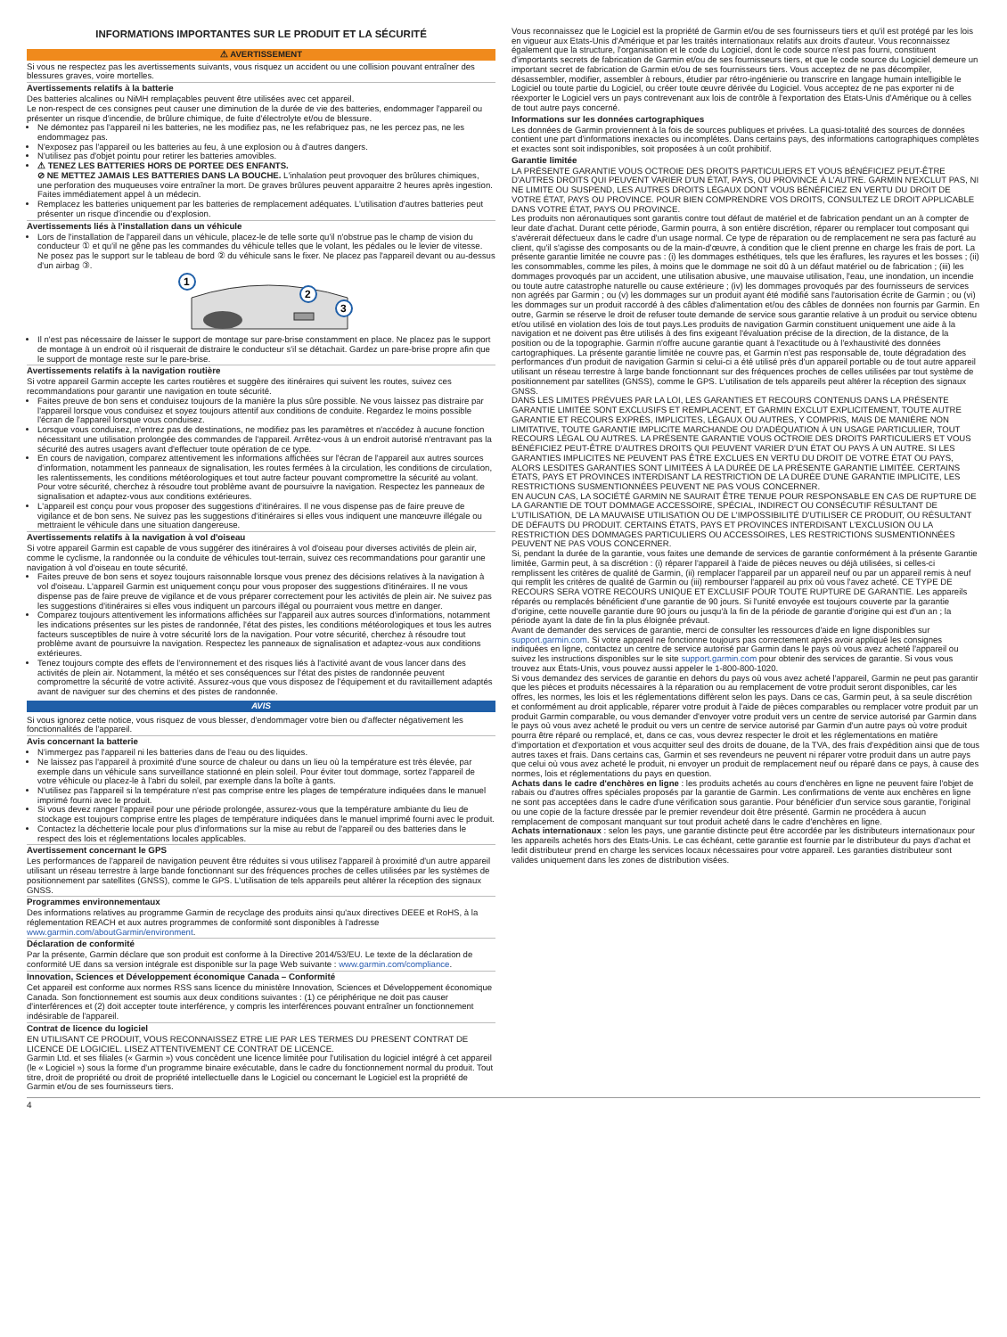INFORMATIONS IMPORTANTES SUR LE PRODUIT ET LA SÉCURITÉ
⚠ AVERTISSEMENT
Si vous ne respectez pas les avertissements suivants, vous risquez un accident ou une collision pouvant entraîner des blessures graves, voire mortelles.
Avertissements relatifs à la batterie
Des batteries alcalines ou NiMH remplaçables peuvent être utilisées avec cet appareil.
Le non-respect de ces consignes peut causer une diminution de la durée de vie des batteries, endommager l'appareil ou présenter un risque d'incendie, de brûlure chimique, de fuite d'électrolyte et/ou de blessure.
Ne démontez pas l'appareil ni les batteries, ne les modifiez pas, ne les refabriquez pas, ne les percez pas, ne les endommagez pas.
N'exposez pas l'appareil ou les batteries au feu, à une explosion ou à d'autres dangers.
N'utilisez pas d'objet pointu pour retirer les batteries amovibles.
⚠ TENEZ LES BATTERIES HORS DE PORTEE DES ENFANTS.
⊘ NE METTEZ JAMAIS LES BATTERIES DANS LA BOUCHE. L'inhalation peut provoquer des brûlures chimiques, une perforation des muqueuses voire entraîner la mort. De graves brûlures peuvent apparaitre 2 heures après ingestion. Faites immédiatement appel à un médecin.
Remplacez les batteries uniquement par les batteries de remplacement adéquates. L'utilisation d'autres batteries peut présenter un risque d'incendie ou d'explosion.
Avertissements liés à l'installation dans un véhicule
Lors de l'installation de l'appareil dans un véhicule, placez-le de telle sorte qu'il n'obstrue pas le champ de vision du conducteur ① et qu'il ne gêne pas les commandes du véhicule telles que le volant, les pédales ou le levier de vitesse. Ne posez pas le support sur le tableau de bord ② du véhicule sans le fixer. Ne placez pas l'appareil devant ou au-dessus d'un airbag ③.
1
2
3
Il n'est pas nécessaire de laisser le support de montage sur pare-brise constamment en place. Ne placez pas le support de montage à un endroit où il risquerait de distraire le conducteur s'il se détachait. Gardez un pare-brise propre afin que le support de montage reste sur le pare-brise.
Avertissements relatifs à la navigation routière
Si votre appareil Garmin accepte les cartes routières et suggère des itinéraires qui suivent les routes, suivez ces recommandations pour garantir une navigation en toute sécurité.
Faites preuve de bon sens et conduisez toujours de la manière la plus sûre possible. Ne vous laissez pas distraire par l'appareil lorsque vous conduisez et soyez toujours attentif aux conditions de conduite. Regardez le moins possible l'écran de l'appareil lorsque vous conduisez.
Lorsque vous conduisez, n'entrez pas de destinations, ne modifiez pas les paramètres et n'accédez à aucune fonction nécessitant une utilisation prolongée des commandes de l'appareil. Arrêtez-vous à un endroit autorisé n'entravant pas la sécurité des autres usagers avant d'effectuer toute opération de ce type.
En cours de navigation, comparez attentivement les informations affichées sur l'écran de l'appareil aux autres sources d'information, notamment les panneaux de signalisation, les routes fermées à la circulation, les conditions de circulation, les ralentissements, les conditions météorologiques et tout autre facteur pouvant compromettre la sécurité au volant. Pour votre sécurité, cherchez à résoudre tout problème avant de poursuivre la navigation. Respectez les panneaux de signalisation et adaptez-vous aux conditions extérieures.
L'appareil est conçu pour vous proposer des suggestions d'itinéraires. Il ne vous dispense pas de faire preuve de vigilance et de bon sens. Ne suivez pas les suggestions d'itinéraires si elles vous indiquent une manœuvre illégale ou mettraient le véhicule dans une situation dangereuse.
Avertissements relatifs à la navigation à vol d'oiseau
Si votre appareil Garmin est capable de vous suggérer des itinéraires à vol d'oiseau pour diverses activités de plein air, comme le cyclisme, la randonnée ou la conduite de véhicules tout-terrain, suivez ces recommandations pour garantir une navigation à vol d'oiseau en toute sécurité.
Faites preuve de bon sens et soyez toujours raisonnable lorsque vous prenez des décisions relatives à la navigation à vol d'oiseau. L'appareil Garmin est uniquement conçu pour vous proposer des suggestions d'itinéraires. Il ne vous dispense pas de faire preuve de vigilance et de vous préparer correctement pour les activités de plein air. Ne suivez pas les suggestions d'itinéraires si elles vous indiquent un parcours illégal ou pourraient vous mettre en danger.
Comparez toujours attentivement les informations affichées sur l'appareil aux autres sources d'informations, notamment les indications présentes sur les pistes de randonnée, l'état des pistes, les conditions météorologiques et tous les autres facteurs susceptibles de nuire à votre sécurité lors de la navigation. Pour votre sécurité, cherchez à résoudre tout problème avant de poursuivre la navigation. Respectez les panneaux de signalisation et adaptez-vous aux conditions extérieures.
Tenez toujours compte des effets de l'environnement et des risques liés à l'activité avant de vous lancer dans des activités de plein air. Notamment, la météo et ses conséquences sur l'état des pistes de randonnée peuvent compromettre la sécurité de votre activité. Assurez-vous que vous disposez de l'équipement et du ravitaillement adaptés avant de naviguer sur des chemins et des pistes de randonnée.
AVIS
Si vous ignorez cette notice, vous risquez de vous blesser, d'endommager votre bien ou d'affecter négativement les fonctionnalités de l'appareil.
Avis concernant la batterie
N'immergez pas l'appareil ni les batteries dans de l'eau ou des liquides.
Ne laissez pas l'appareil à proximité d'une source de chaleur ou dans un lieu où la température est très élevée, par exemple dans un véhicule sans surveillance stationné en plein soleil. Pour éviter tout dommage, sortez l'appareil de votre véhicule ou placez-le à l'abri du soleil, par exemple dans la boîte à gants.
N'utilisez pas l'appareil si la température n'est pas comprise entre les plages de température indiquées dans le manuel imprimé fourni avec le produit.
Si vous devez ranger l'appareil pour une période prolongée, assurez-vous que la température ambiante du lieu de stockage est toujours comprise entre les plages de température indiquées dans le manuel imprimé fourni avec le produit.
Contactez la déchetterie locale pour plus d'informations sur la mise au rebut de l'appareil ou des batteries dans le respect des lois et réglementations locales applicables.
Avertissement concernant le GPS
Les performances de l'appareil de navigation peuvent être réduites si vous utilisez l'appareil à proximité d'un autre appareil utilisant un réseau terrestre à large bande fonctionnant sur des fréquences proches de celles utilisées par les systèmes de positionnement par satellites (GNSS), comme le GPS. L'utilisation de tels appareils peut altérer la réception des signaux GNSS.
Programmes environnementaux
Des informations relatives au programme Garmin de recyclage des produits ainsi qu'aux directives DEEE et RoHS, à la réglementation REACH et aux autres programmes de conformité sont disponibles à l'adresse www.garmin.com/aboutGarmin/environment.
Déclaration de conformité
Par la présente, Garmin déclare que son produit est conforme à la Directive 2014/53/EU. Le texte de la déclaration de conformité UE dans sa version intégrale est disponible sur la page Web suivante : www.garmin.com/compliance.
Innovation, Sciences et Développement économique Canada – Conformité
Cet appareil est conforme aux normes RSS sans licence du ministère Innovation, Sciences et Développement économique Canada. Son fonctionnement est soumis aux deux conditions suivantes : (1) ce périphérique ne doit pas causer d'interférences et (2) doit accepter toute interférence, y compris les interférences pouvant entraîner un fonctionnement indésirable de l'appareil.
Contrat de licence du logiciel
EN UTILISANT CE PRODUIT, VOUS RECONNAISSEZ ETRE LIE PAR LES TERMES DU PRESENT CONTRAT DE LICENCE DE LOGICIEL. LISEZ ATTENTIVEMENT CE CONTRAT DE LICENCE.
Garmin Ltd. et ses filiales (« Garmin ») vous concèdent une licence limitée pour l'utilisation du logiciel intégré à cet appareil (le « Logiciel ») sous la forme d'un programme binaire exécutable, dans le cadre du fonctionnement normal du produit. Tout titre, droit de propriété ou droit de propriété intellectuelle dans le Logiciel ou concernant le Logiciel est la propriété de Garmin et/ou de ses fournisseurs tiers.
Vous reconnaissez que le Logiciel est la propriété de Garmin et/ou de ses fournisseurs tiers et qu'il est protégé par les lois en vigueur aux Etats-Unis d'Amérique et par les traités internationaux relatifs aux droits d'auteur. Vous reconnaissez également que la structure, l'organisation et le code du Logiciel, dont le code source n'est pas fourni, constituent d'importants secrets de fabrication de Garmin et/ou de ses fournisseurs tiers, et que le code source du Logiciel demeure un important secret de fabrication de Garmin et/ou de ses fournisseurs tiers. Vous acceptez de ne pas décompiler, désassembler, modifier, assembler à rebours, étudier par rétro-ingénierie ou transcrire en langage humain intelligible le Logiciel ou toute partie du Logiciel, ou créer toute œuvre dérivée du Logiciel. Vous acceptez de ne pas exporter ni de réexporter le Logiciel vers un pays contrevenant aux lois de contrôle à l'exportation des Etats-Unis d'Amérique ou à celles de tout autre pays concerné.
Informations sur les données cartographiques
Les données de Garmin proviennent à la fois de sources publiques et privées. La quasi-totalité des sources de données contient une part d'informations inexactes ou incomplètes. Dans certains pays, des informations cartographiques complètes et exactes sont soit indisponibles, soit proposées à un coût prohibitif.
Garantie limitée
LA PRÉSENTE GARANTIE VOUS OCTROIE DES DROITS PARTICULIERS ET VOUS BÉNÉFICIEZ PEUT-ÊTRE D'AUTRES DROITS QUI PEUVENT VARIER D'UN ÉTAT, PAYS, OU PROVINCE À L'AUTRE. GARMIN N'EXCLUT PAS, NI NE LIMITE OU SUSPEND, LES AUTRES DROITS LÉGAUX DONT VOUS BÉNÉFICIEZ EN VERTU DU DROIT DE VOTRE ÉTAT, PAYS OU PROVINCE. POUR BIEN COMPRENDRE VOS DROITS, CONSULTEZ LE DROIT APPLICABLE DANS VOTRE ÉTAT, PAYS OU PROVINCE.
Les produits non aéronautiques sont garantis contre tout défaut de matériel et de fabrication pendant un an à compter de leur date d'achat. Durant cette période, Garmin pourra, à son entière discrétion, réparer ou remplacer tout composant qui s'avérerait défectueux dans le cadre d'un usage normal. Ce type de réparation ou de remplacement ne sera pas facturé au client, qu'il s'agisse des composants ou de la main-d'œuvre, à condition que le client prenne en charge les frais de port. La présente garantie limitée ne couvre pas : (i) les dommages esthétiques, tels que les éraflures, les rayures et les bosses ; (ii) les consommables, comme les piles, à moins que le dommage ne soit dû à un défaut matériel ou de fabrication ; (iii) les dommages provoqués par un accident, une utilisation abusive, une mauvaise utilisation, l'eau, une inondation, un incendie ou toute autre catastrophe naturelle ou cause extérieure ; (iv) les dommages provoqués par des fournisseurs de services non agréés par Garmin ; ou (v) les dommages sur un produit ayant été modifié sans l'autorisation écrite de Garmin ; ou (vi) les dommages sur un produit raccordé à des câbles d'alimentation et/ou des câbles de données non fournis par Garmin. En outre, Garmin se réserve le droit de refuser toute demande de service sous garantie relative à un produit ou service obtenu et/ou utilisé en violation des lois de tout pays.Les produits de navigation Garmin constituent uniquement une aide à la navigation et ne doivent pas être utilisés à des fins exigeant l'évaluation précise de la direction, de la distance, de la position ou de la topographie. Garmin n'offre aucune garantie quant à l'exactitude ou à l'exhaustivité des données cartographiques. La présente garantie limitée ne couvre pas, et Garmin n'est pas responsable de, toute dégradation des performances d'un produit de navigation Garmin si celui-ci a été utilisé près d'un appareil portable ou de tout autre appareil utilisant un réseau terrestre à large bande fonctionnant sur des fréquences proches de celles utilisées par tout système de positionnement par satellites (GNSS), comme le GPS. L'utilisation de tels appareils peut altérer la réception des signaux GNSS.
DANS LES LIMITES PRÉVUES PAR LA LOI, LES GARANTIES ET RECOURS CONTENUS DANS LA PRÉSENTE GARANTIE LIMITÉE SONT EXCLUSIFS ET REMPLACENT, ET GARMIN EXCLUT EXPLICITEMENT, TOUTE AUTRE GARANTIE ET RECOURS EXPRÈS, IMPLICITES, LÉGAUX OU AUTRES, Y COMPRIS, MAIS DE MANIÈRE NON LIMITATIVE, TOUTE GARANTIE IMPLICITE MARCHANDE OU D'ADÉQUATION À UN USAGE PARTICULIER, TOUT RECOURS LÉGAL OU AUTRES. LA PRÉSENTE GARANTIE VOUS OCTROIE DES DROITS PARTICULIERS ET VOUS BÉNÉFICIEZ PEUT-ÊTRE D'AUTRES DROITS QUI PEUVENT VARIER D'UN ÉTAT OU PAYS À UN AUTRE. SI LES GARANTIES IMPLICITES NE PEUVENT PAS ÊTRE EXCLUES EN VERTU DU DROIT DE VOTRE ÉTAT OU PAYS, ALORS LESDITES GARANTIES SONT LIMITÉES À LA DURÉE DE LA PRÉSENTE GARANTIE LIMITÉE. CERTAINS ÉTATS, PAYS ET PROVINCES INTERDISANT LA RESTRICTION DE LA DURÉE D'UNE GARANTIE IMPLICITE, LES RESTRICTIONS SUSMENTIONNÉES PEUVENT NE PAS VOUS CONCERNER.
EN AUCUN CAS, LA SOCIÉTÉ GARMIN NE SAURAIT ÊTRE TENUE POUR RESPONSABLE EN CAS DE RUPTURE DE LA GARANTIE DE TOUT DOMMAGE ACCESSOIRE, SPÉCIAL, INDIRECT OU CONSÉCUTIF RÉSULTANT DE L'UTILISATION, DE LA MAUVAISE UTILISATION OU DE L'IMPOSSIBILITÉ D'UTILISER CE PRODUIT, OU RÉSULTANT DE DÉFAUTS DU PRODUIT. CERTAINS ÉTATS, PAYS ET PROVINCES INTERDISANT L'EXCLUSION OU LA RESTRICTION DES DOMMAGES PARTICULIERS OU ACCESSOIRES, LES RESTRICTIONS SUSMENTIONNÉES PEUVENT NE PAS VOUS CONCERNER.
Si, pendant la durée de la garantie, vous faites une demande de services de garantie conformément à la présente Garantie limitée, Garmin peut, à sa discrétion : (i) réparer l'appareil à l'aide de pièces neuves ou déjà utilisées, si celles-ci remplissent les critères de qualité de Garmin, (ii) remplacer l'appareil par un appareil neuf ou par un appareil remis à neuf qui remplit les critères de qualité de Garmin ou (iii) rembourser l'appareil au prix où vous l'avez acheté. CE TYPE DE RECOURS SERA VOTRE RECOURS UNIQUE ET EXCLUSIF POUR TOUTE RUPTURE DE GARANTIE. Les appareils réparés ou remplacés bénéficient d'une garantie de 90 jours. Si l'unité envoyée est toujours couverte par la garantie d'origine, cette nouvelle garantie dure 90 jours ou jusqu'à la fin de la période de garantie d'origine qui est d'un an ; la période ayant la date de fin la plus éloignée prévaut.
Avant de demander des services de garantie, merci de consulter les ressources d'aide en ligne disponibles sur support.garmin.com. Si votre appareil ne fonctionne toujours pas correctement après avoir appliqué les consignes indiquées en ligne, contactez un centre de service autorisé par Garmin dans le pays où vous avez acheté l'appareil ou suivez les instructions disponibles sur le site support.garmin.com pour obtenir des services de garantie. Si vous vous trouvez aux États-Unis, vous pouvez aussi appeler le 1-800-800-1020.
Si vous demandez des services de garantie en dehors du pays où vous avez acheté l'appareil, Garmin ne peut pas garantir que les pièces et produits nécessaires à la réparation ou au remplacement de votre produit seront disponibles, car les offres, les normes, les lois et les réglementations diffèrent selon les pays. Dans ce cas, Garmin peut, à sa seule discrétion et conformément au droit applicable, réparer votre produit à l'aide de pièces comparables ou remplacer votre produit par un produit Garmin comparable, ou vous demander d'envoyer votre produit vers un centre de service autorisé par Garmin dans le pays où vous avez acheté le produit ou vers un centre de service autorisé par Garmin d'un autre pays où votre produit pourra être réparé ou remplacé, et, dans ce cas, vous devrez respecter le droit et les réglementations en matière d'importation et d'exportation et vous acquitter seul des droits de douane, de la TVA, des frais d'expédition ainsi que de tous autres taxes et frais. Dans certains cas, Garmin et ses revendeurs ne peuvent ni réparer votre produit dans un autre pays que celui où vous avez acheté le produit, ni envoyer un produit de remplacement neuf ou réparé dans ce pays, à cause des normes, lois et réglementations du pays en question.
Achats dans le cadre d'enchères en ligne : les produits achetés au cours d'enchères en ligne ne peuvent faire l'objet de rabais ou d'autres offres spéciales proposés par la garantie de Garmin. Les confirmations de vente aux enchères en ligne ne sont pas acceptées dans le cadre d'une vérification sous garantie. Pour bénéficier d'un service sous garantie, l'original ou une copie de la facture dressée par le premier revendeur doit être présenté. Garmin ne procédera à aucun remplacement de composant manquant sur tout produit acheté dans le cadre d'enchères en ligne.
Achats internationaux : selon les pays, une garantie distincte peut être accordée par les distributeurs internationaux pour les appareils achetés hors des Etats-Unis. Le cas échéant, cette garantie est fournie par le distributeur du pays d'achat et ledit distributeur prend en charge les services locaux nécessaires pour votre appareil. Les garanties distributeur sont valides uniquement dans les zones de distribution visées.
4